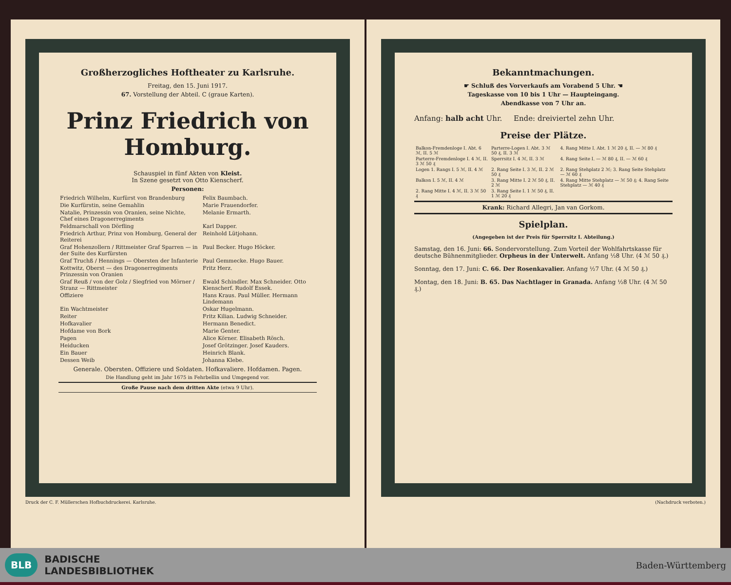Großherzogliches Hoftheater zu Karlsruhe.
Freitag, den 15. Juni 1917.
67. Vorstellung der Abteil. C (graue Karten).
Prinz Friedrich von Homburg.
Schauspiel in fünf Akten von Kleist.
In Szene gesetzt von Otto Kienscherf.
Personen:
| Friedrich Wilhelm, Kurfürst von Brandenburg | Felix Baumbach. |
| Die Kurfürstin, seine Gemahlin | Marie Frauendorfer. |
| Natalie, Prinzessin von Oranien, seine Nichte, Chef eines Dragonerregiments | Melanie Ermarth. |
| Feldmarschall von Dörfling | Karl Dapper. |
| Friedrich Arthur, Prinz von Homburg, General der Reiterei | Reinhold Lütjohann. |
| Graf Hohenzollern / Rittmeister Graf Sparren — in der Suite des Kurfürsten | Paul Becker. Hugo Höcker. |
| Graf Truchß / Hennings — Obersten der Infanterie | Paul Gemmecke. Hugo Bauer. |
| Kottwitz, Oberst — des Dragonerregiments Prinzessin von Oranien | Fritz Herz. |
| Graf Reuß / von der Golz / Siegfried von Mörner / Stranz — Rittmeister | Ewald Schindler. Max Schneider. Otto Kienscherf. Rudolf Essek. |
| Offiziere | Hans Kraus. Paul Müller. Hermann Lindemann |
| Ein Wachtmeister | Oskar Hugelmann. |
| Reiter | Fritz Kilian. Ludwig Schneider. |
| Hofkavalier | Hermann Benedict. |
| Hofdame von Bork | Marie Genter. |
| Pagen | Alice Körner. Elisabeth Rösch. |
| Heiducken | Josef Grötzinger. Josef Kauders. |
| Ein Bauer | Heinrich Blank. |
| Dessen Weib | Johanna Klebe. |
Generale. Obersten. Offiziere und Soldaten. Hofkavaliere. Hofdamen. Pagen.
Die Handlung geht im Jahr 1675 in Fehrbellin und Umgegend vor.
Große Pause nach dem dritten Akte (etwa 9 Uhr).
Druck der C. F. Müllerschen Hofbuchdruckerei. Karlsruhe.
Bekanntmachungen.
☛ Schluß des Vorverkaufs am Vorabend 5 Uhr. ☚
Tageskasse von 10 bis 1 Uhr — Haupteingang.
Abendkasse von 7 Uhr an.
Anfang: halb acht Uhr. Ende: dreiviertel zehn Uhr.
Preise der Plätze.
| Balkon-Fremdenloge I. Abt. 6 ℳ, II. 5 ℳ | Parterre-Logen I. Abt. 3 ℳ 50 ₰, II. 3 ℳ | 4. Rang Mitte I. Abt. 1 ℳ 20 ₰, II. — ℳ 80 ₰ |
| Parterre-Fremdenloge I. 4 ℳ, II. 3 ℳ 50 ₰ | Sperrsitz I. 4 ℳ, II. 3 ℳ | 4. Rang Seite I. — ℳ 80 ₰, II. — ℳ 60 ₰ |
| Logen 1. Rangs I. 5 ℳ, II. 4 ℳ | 2. Rang Seite I. 3 ℳ, II. 2 ℳ 50 ₰ | 2. Rang Stehplatz 2 ℳ; 3. Rang Seite Stehplatz — ℳ 60 ₰ |
| Balkon I. 5 ℳ, II. 4 ℳ | 3. Rang Mitte I. 2 ℳ 50 ₰, II. 2 ℳ | 4. Rang Mitte Stehplatz — ℳ 50 ₰; 4. Rang Seite Stehplatz — ℳ 40 ₰ |
| 2. Rang Mitte I. 4 ℳ, II. 3 ℳ 50 ₰ | 3. Rang Seite I. 1 ℳ 50 ₰, II. 1 ℳ 20 ₰ | |
Krank: Richard Allegri, Jan van Gorkom.
Spielplan.
(Angegeben ist der Preis für Sperrsitz I. Abteilung.)
Samstag, den 16. Juni: 66. Sondervorstellung. Zum Vorteil der Wohlfahrtskasse für deutsche Bühnenmitglieder. Orpheus in der Unterwelt. Anfang ½8 Uhr. (4 ℳ 50 ₰.)
Sonntag, den 17. Juni: C. 66. Der Rosenkavalier. Anfang ½7 Uhr. (4 ℳ 50 ₰.)
Montag, den 18. Juni: B. 65. Das Nachtlager in Granada. Anfang ½8 Uhr. (4 ℳ 50 ₰.)
(Nachdruck verboten.)
BLB BADISCHE
LANDESBIBLIOTHEK
Baden-Württemberg